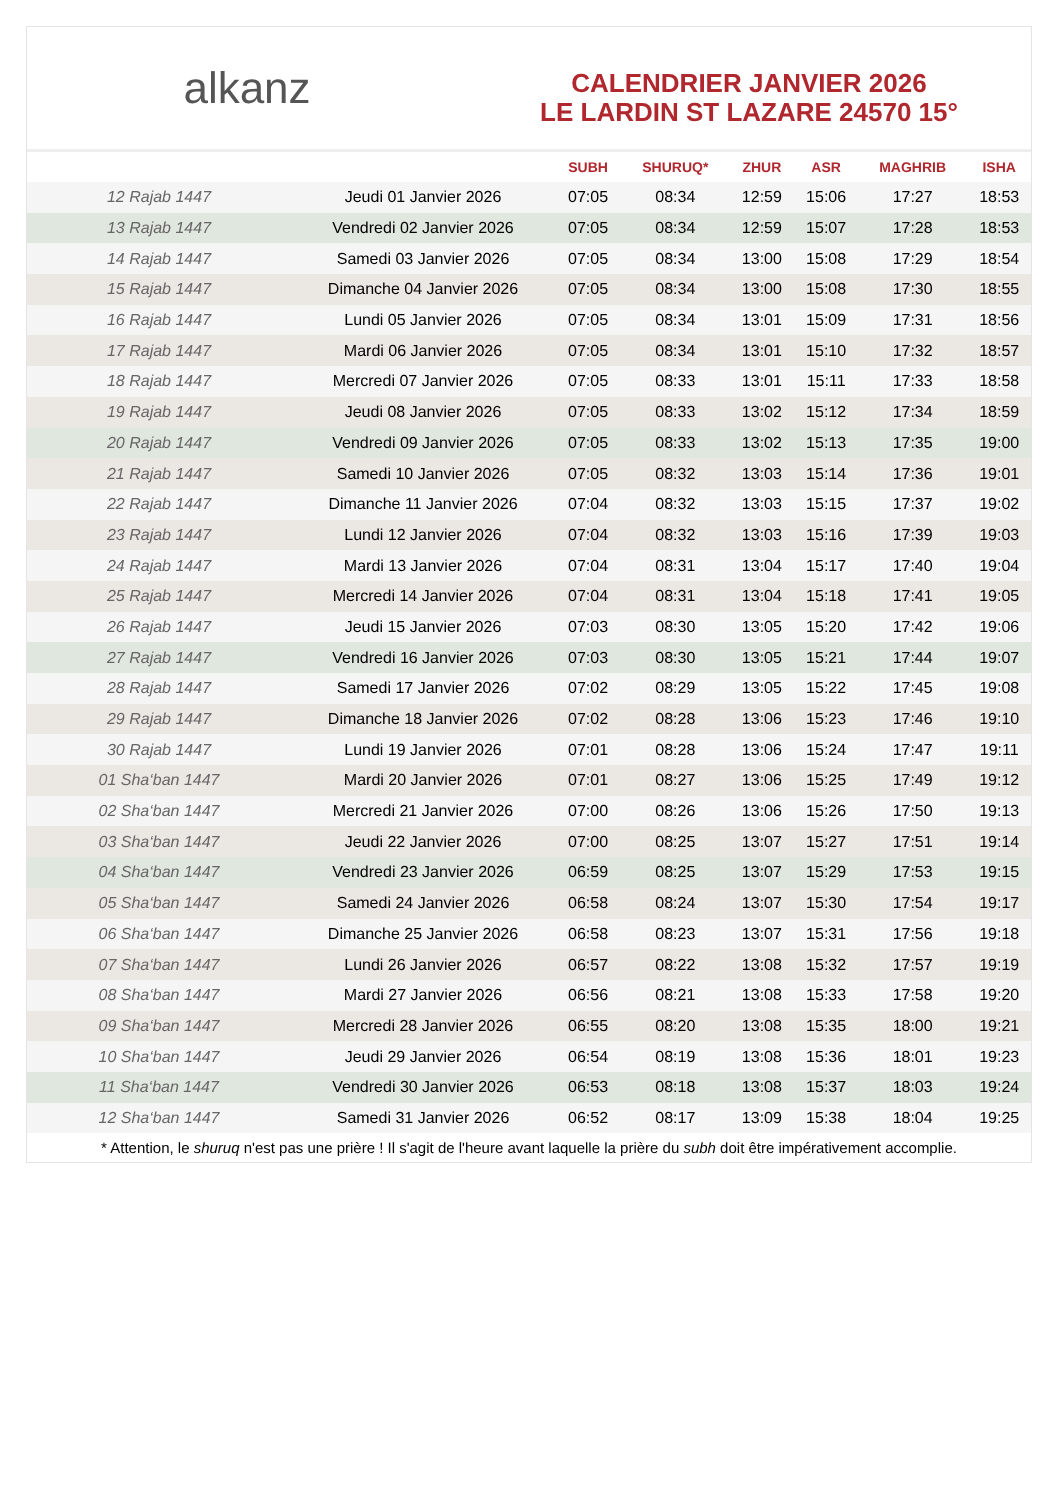alkanz
CALENDRIER JANVIER 2026
LE LARDIN ST LAZARE 24570 15°
| | | SUBH | SHURUQ* | ZHUR | ASR | MAGHRIB | ISHA |
| --- | --- | --- | --- | --- | --- | --- | --- |
| 12 Rajab 1447 | Jeudi 01 Janvier 2026 | 07:05 | 08:34 | 12:59 | 15:06 | 17:27 | 18:53 |
| 13 Rajab 1447 | Vendredi 02 Janvier 2026 | 07:05 | 08:34 | 12:59 | 15:07 | 17:28 | 18:53 |
| 14 Rajab 1447 | Samedi 03 Janvier 2026 | 07:05 | 08:34 | 13:00 | 15:08 | 17:29 | 18:54 |
| 15 Rajab 1447 | Dimanche 04 Janvier 2026 | 07:05 | 08:34 | 13:00 | 15:08 | 17:30 | 18:55 |
| 16 Rajab 1447 | Lundi 05 Janvier 2026 | 07:05 | 08:34 | 13:01 | 15:09 | 17:31 | 18:56 |
| 17 Rajab 1447 | Mardi 06 Janvier 2026 | 07:05 | 08:34 | 13:01 | 15:10 | 17:32 | 18:57 |
| 18 Rajab 1447 | Mercredi 07 Janvier 2026 | 07:05 | 08:33 | 13:01 | 15:11 | 17:33 | 18:58 |
| 19 Rajab 1447 | Jeudi 08 Janvier 2026 | 07:05 | 08:33 | 13:02 | 15:12 | 17:34 | 18:59 |
| 20 Rajab 1447 | Vendredi 09 Janvier 2026 | 07:05 | 08:33 | 13:02 | 15:13 | 17:35 | 19:00 |
| 21 Rajab 1447 | Samedi 10 Janvier 2026 | 07:05 | 08:32 | 13:03 | 15:14 | 17:36 | 19:01 |
| 22 Rajab 1447 | Dimanche 11 Janvier 2026 | 07:04 | 08:32 | 13:03 | 15:15 | 17:37 | 19:02 |
| 23 Rajab 1447 | Lundi 12 Janvier 2026 | 07:04 | 08:32 | 13:03 | 15:16 | 17:39 | 19:03 |
| 24 Rajab 1447 | Mardi 13 Janvier 2026 | 07:04 | 08:31 | 13:04 | 15:17 | 17:40 | 19:04 |
| 25 Rajab 1447 | Mercredi 14 Janvier 2026 | 07:04 | 08:31 | 13:04 | 15:18 | 17:41 | 19:05 |
| 26 Rajab 1447 | Jeudi 15 Janvier 2026 | 07:03 | 08:30 | 13:05 | 15:20 | 17:42 | 19:06 |
| 27 Rajab 1447 | Vendredi 16 Janvier 2026 | 07:03 | 08:30 | 13:05 | 15:21 | 17:44 | 19:07 |
| 28 Rajab 1447 | Samedi 17 Janvier 2026 | 07:02 | 08:29 | 13:05 | 15:22 | 17:45 | 19:08 |
| 29 Rajab 1447 | Dimanche 18 Janvier 2026 | 07:02 | 08:28 | 13:06 | 15:23 | 17:46 | 19:10 |
| 30 Rajab 1447 | Lundi 19 Janvier 2026 | 07:01 | 08:28 | 13:06 | 15:24 | 17:47 | 19:11 |
| 01 Sha‘ban 1447 | Mardi 20 Janvier 2026 | 07:01 | 08:27 | 13:06 | 15:25 | 17:49 | 19:12 |
| 02 Sha‘ban 1447 | Mercredi 21 Janvier 2026 | 07:00 | 08:26 | 13:06 | 15:26 | 17:50 | 19:13 |
| 03 Sha‘ban 1447 | Jeudi 22 Janvier 2026 | 07:00 | 08:25 | 13:07 | 15:27 | 17:51 | 19:14 |
| 04 Sha‘ban 1447 | Vendredi 23 Janvier 2026 | 06:59 | 08:25 | 13:07 | 15:29 | 17:53 | 19:15 |
| 05 Sha‘ban 1447 | Samedi 24 Janvier 2026 | 06:58 | 08:24 | 13:07 | 15:30 | 17:54 | 19:17 |
| 06 Sha‘ban 1447 | Dimanche 25 Janvier 2026 | 06:58 | 08:23 | 13:07 | 15:31 | 17:56 | 19:18 |
| 07 Sha‘ban 1447 | Lundi 26 Janvier 2026 | 06:57 | 08:22 | 13:08 | 15:32 | 17:57 | 19:19 |
| 08 Sha‘ban 1447 | Mardi 27 Janvier 2026 | 06:56 | 08:21 | 13:08 | 15:33 | 17:58 | 19:20 |
| 09 Sha‘ban 1447 | Mercredi 28 Janvier 2026 | 06:55 | 08:20 | 13:08 | 15:35 | 18:00 | 19:21 |
| 10 Sha‘ban 1447 | Jeudi 29 Janvier 2026 | 06:54 | 08:19 | 13:08 | 15:36 | 18:01 | 19:23 |
| 11 Sha‘ban 1447 | Vendredi 30 Janvier 2026 | 06:53 | 08:18 | 13:08 | 15:37 | 18:03 | 19:24 |
| 12 Sha‘ban 1447 | Samedi 31 Janvier 2026 | 06:52 | 08:17 | 13:09 | 15:38 | 18:04 | 19:25 |
* Attention, le shuruq n'est pas une prière ! Il s'agit de l'heure avant laquelle la prière du subh doit être impérativement accomplie.